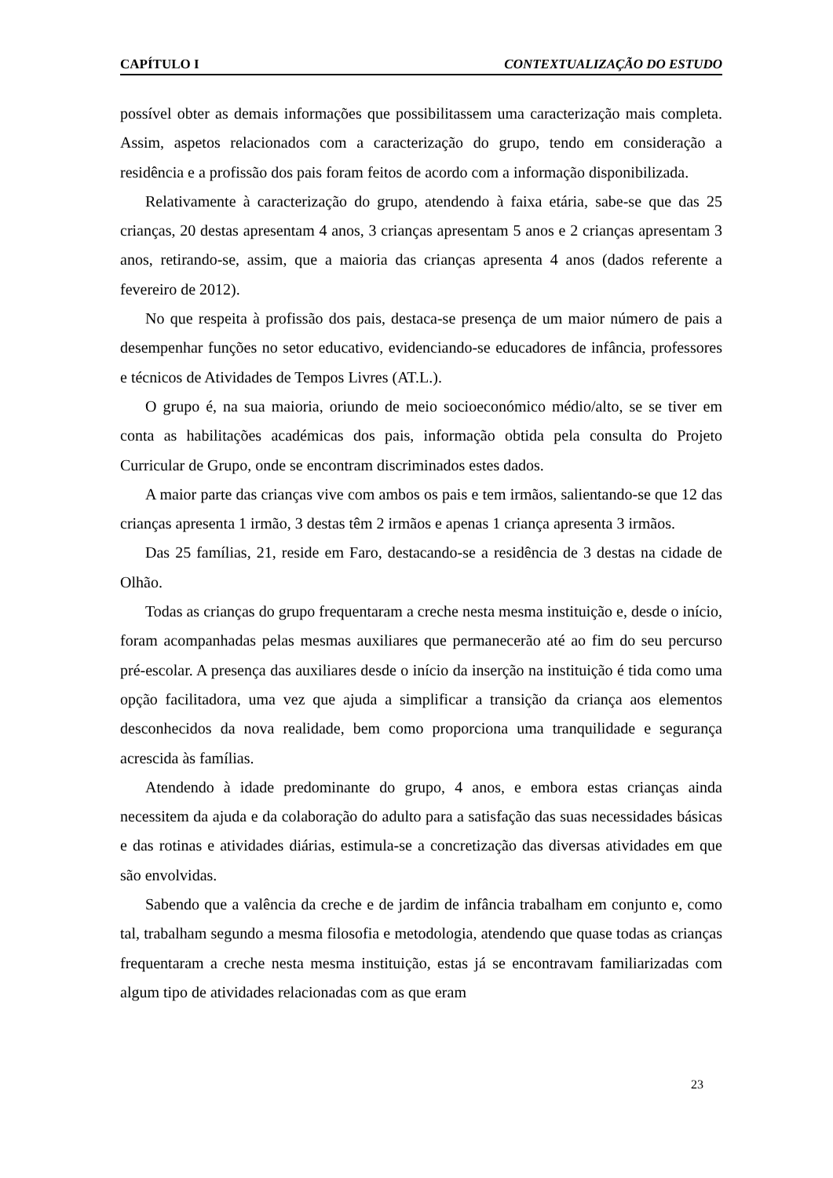CAPÍTULO I CONTEXTUALIZAÇÃO DO ESTUDO
possível obter as demais informações que possibilitassem uma caracterização mais completa. Assim, aspetos relacionados com a caracterização do grupo, tendo em consideração a residência e a profissão dos pais foram feitos de acordo com a informação disponibilizada.
Relativamente à caracterização do grupo, atendendo à faixa etária, sabe-se que das 25 crianças, 20 destas apresentam 4 anos, 3 crianças apresentam 5 anos e 2 crianças apresentam 3 anos, retirando-se, assim, que a maioria das crianças apresenta 4 anos (dados referente a fevereiro de 2012).
No que respeita à profissão dos pais, destaca-se presença de um maior número de pais a desempenhar funções no setor educativo, evidenciando-se educadores de infância, professores e técnicos de Atividades de Tempos Livres (AT.L.).
O grupo é, na sua maioria, oriundo de meio socioeconómico médio/alto, se se tiver em conta as habilitações académicas dos pais, informação obtida pela consulta do Projeto Curricular de Grupo, onde se encontram discriminados estes dados.
A maior parte das crianças vive com ambos os pais e tem irmãos, salientando-se que 12 das crianças apresenta 1 irmão, 3 destas têm 2 irmãos e apenas 1 criança apresenta 3 irmãos.
Das 25 famílias, 21, reside em Faro, destacando-se a residência de 3 destas na cidade de Olhão.
Todas as crianças do grupo frequentaram a creche nesta mesma instituição e, desde o início, foram acompanhadas pelas mesmas auxiliares que permanecerão até ao fim do seu percurso pré-escolar. A presença das auxiliares desde o início da inserção na instituição é tida como uma opção facilitadora, uma vez que ajuda a simplificar a transição da criança aos elementos desconhecidos da nova realidade, bem como proporciona uma tranquilidade e segurança acrescida às famílias.
Atendendo à idade predominante do grupo, 4 anos, e embora estas crianças ainda necessitem da ajuda e da colaboração do adulto para a satisfação das suas necessidades básicas e das rotinas e atividades diárias, estimula-se a concretização das diversas atividades em que são envolvidas.
Sabendo que a valência da creche e de jardim de infância trabalham em conjunto e, como tal, trabalham segundo a mesma filosofia e metodologia, atendendo que quase todas as crianças frequentaram a creche nesta mesma instituição, estas já se encontravam familiarizadas com algum tipo de atividades relacionadas com as que eram
23